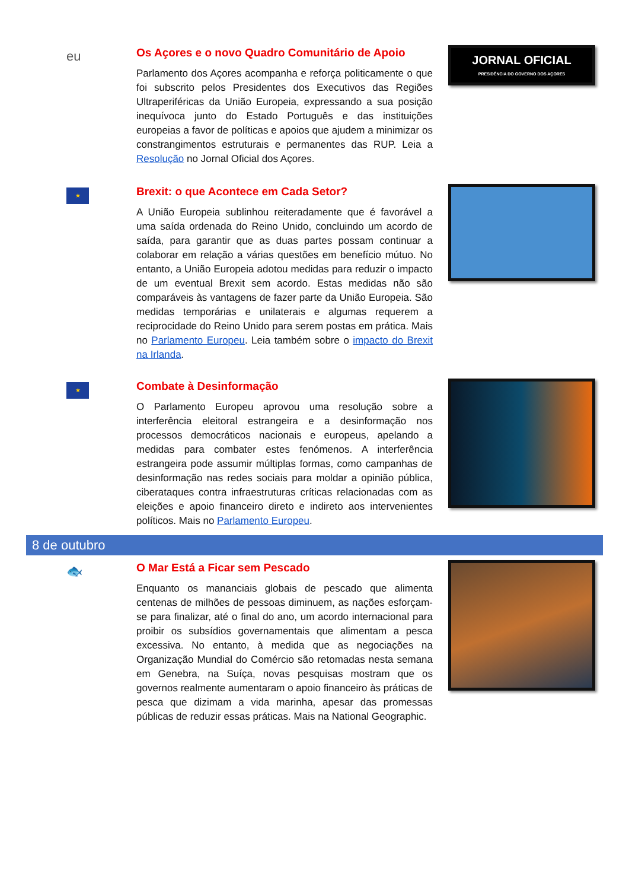eu
Os Açores e o novo Quadro Comunitário de Apoio
Parlamento dos Açores acompanha e reforça politicamente o que foi subscrito pelos Presidentes dos Executivos das Regiões Ultraperiféricas da União Europeia, expressando a sua posição inequívoca junto do Estado Português e das instituições europeias a favor de políticas e apoios que ajudem a minimizar os constrangimentos estruturais e permanentes das RUP. Leia a Resolução no Jornal Oficial dos Açores.
JORNAL OFICIAL
PRESIDÊNCIA DO GOVERNO DOS AÇORES
★
Brexit: o que Acontece em Cada Setor?
A União Europeia sublinhou reiteradamente que é favorável a uma saída ordenada do Reino Unido, concluindo um acordo de saída, para garantir que as duas partes possam continuar a colaborar em relação a várias questões em benefício mútuo. No entanto, a União Europeia adotou medidas para reduzir o impacto de um eventual Brexit sem acordo. Estas medidas não são comparáveis às vantagens de fazer parte da União Europeia. São medidas temporárias e unilaterais e algumas requerem a reciprocidade do Reino Unido para serem postas em prática. Mais no Parlamento Europeu. Leia também sobre o impacto do Brexit na Irlanda.
★
Combate à Desinformação
O Parlamento Europeu aprovou uma resolução sobre a interferência eleitoral estrangeira e a desinformação nos processos democráticos nacionais e europeus, apelando a medidas para combater estes fenómenos. A interferência estrangeira pode assumir múltiplas formas, como campanhas de desinformação nas redes sociais para moldar a opinião pública, ciberataques contra infraestruturas críticas relacionadas com as eleições e apoio financeiro direto e indireto aos intervenientes políticos. Mais no Parlamento Europeu.
8 de outubro
🐟
O Mar Está a Ficar sem Pescado
Enquanto os mananciais globais de pescado que alimenta centenas de milhões de pessoas diminuem, as nações esforçam-se para finalizar, até o final do ano, um acordo internacional para proibir os subsídios governamentais que alimentam a pesca excessiva. No entanto, à medida que as negociações na Organização Mundial do Comércio são retomadas nesta semana em Genebra, na Suíça, novas pesquisas mostram que os governos realmente aumentaram o apoio financeiro às práticas de pesca que dizimam a vida marinha, apesar das promessas públicas de reduzir essas práticas. Mais na National Geographic.